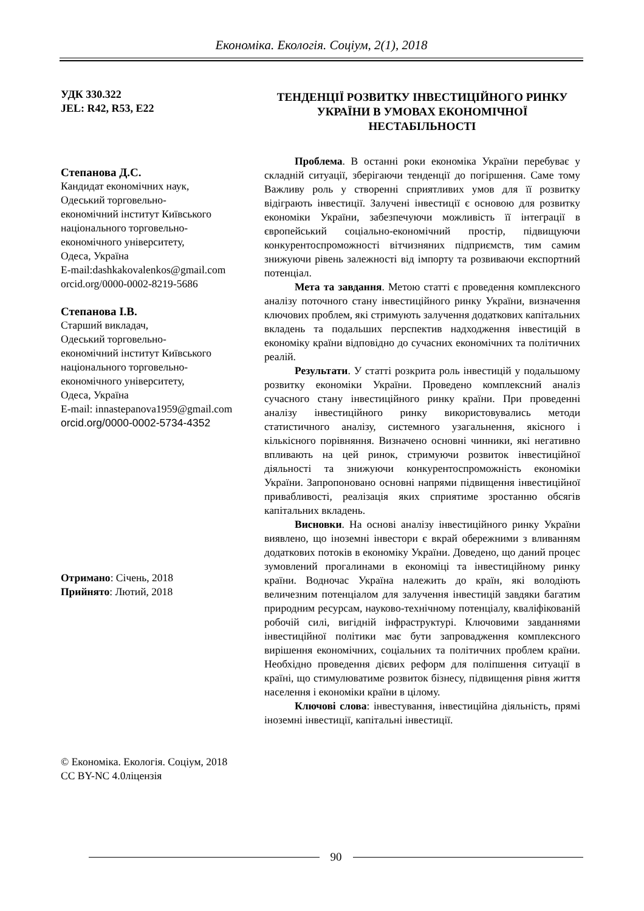Економіка. Екологія. Соціум, 2(1), 2018
УДК 330.322
JEL: R42, R53, E22
Степанова Д.С.
Кандидат економічних наук,
Одеський торговельно-
економічний інститут Київського
національного торговельно-
економічного університету,
Одеса, Україна
E-mail:dashkakovalenkos@gmail.com
orcid.org/0000-0002-8219-5686
Степанова І.В.
Старший викладач,
Одеський торговельно-
економічний інститут Київського
національного торговельно-
економічного університету,
Одеса, Україна
E-mail: innastepanova1959@gmail.com
orcid.org/0000-0002-5734-4352
Отримано: Січень, 2018
Прийнято: Лютий, 2018
© Економіка. Екологія. Соціум, 2018
CC BY-NC 4.0ліцензія
ТЕНДЕНЦІЇ РОЗВИТКУ ІНВЕСТИЦІЙНОГО РИНКУ УКРАЇНИ В УМОВАХ ЕКОНОМІЧНОЇ НЕСТАБІЛЬНОСТІ
Проблема. В останні роки економіка України перебуває у складній ситуації, зберігаючи тенденції до погіршення. Саме тому Важливу роль у створенні сприятливих умов для її розвитку відіграють інвестиції. Залучені інвестиції є основою для розвитку економіки України, забезпечуючи можливість її інтеграції в європейський соціально-економічний простір, підвищуючи конкурентоспроможності вітчизняних підприємств, тим самим знижуючи рівень залежності від імпорту та розвиваючи експортний потенціал.
Мета та завдання. Метою статті є проведення комплексного аналізу поточного стану інвестиційного ринку України, визначення ключових проблем, які стримують залучення додаткових капітальних вкладень та подальших перспектив надходження інвестицій в економіку країни відповідно до сучасних економічних та політичних реалій.
Результати. У статті розкрита роль інвестицій у подальшому розвитку економіки України. Проведено комплексний аналіз сучасного стану інвестиційного ринку країни. При проведенні аналізу інвестиційного ринку використовувались методи статистичного аналізу, системного узагальнення, якісного і кількісного порівняння. Визначено основні чинники, які негативно впливають на цей ринок, стримуючи розвиток інвестиційної діяльності та знижуючи конкурентоспроможність економіки України. Запропоновано основні напрями підвищення інвестиційної привабливості, реалізація яких сприятиме зростанню обсягів капітальних вкладень.
Висновки. На основі аналізу інвестиційного ринку України виявлено, що іноземні інвестори є вкрай обережними з вливанням додаткових потоків в економіку України. Доведено, що даний процес зумовлений прогалинами в економіці та інвестиційному ринку країни. Водночас Україна належить до країн, які володіють величезним потенціалом для залучення інвестицій завдяки багатим природним ресурсам, науково-технічному потенціалу, кваліфікованій робочій силі, вигідній інфраструктурі. Ключовими завданнями інвестиційної політики має бути запровадження комплексного вирішення економічних, соціальних та політичних проблем країни. Необхідно проведення дієвих реформ для поліпшення ситуації в країні, що стимулюватиме розвиток бізнесу, підвищення рівня життя населення і економіки країни в цілому.
Ключові слова: інвестування, інвестиційна діяльність, прямі іноземні інвестиції, капітальні інвестиції.
90